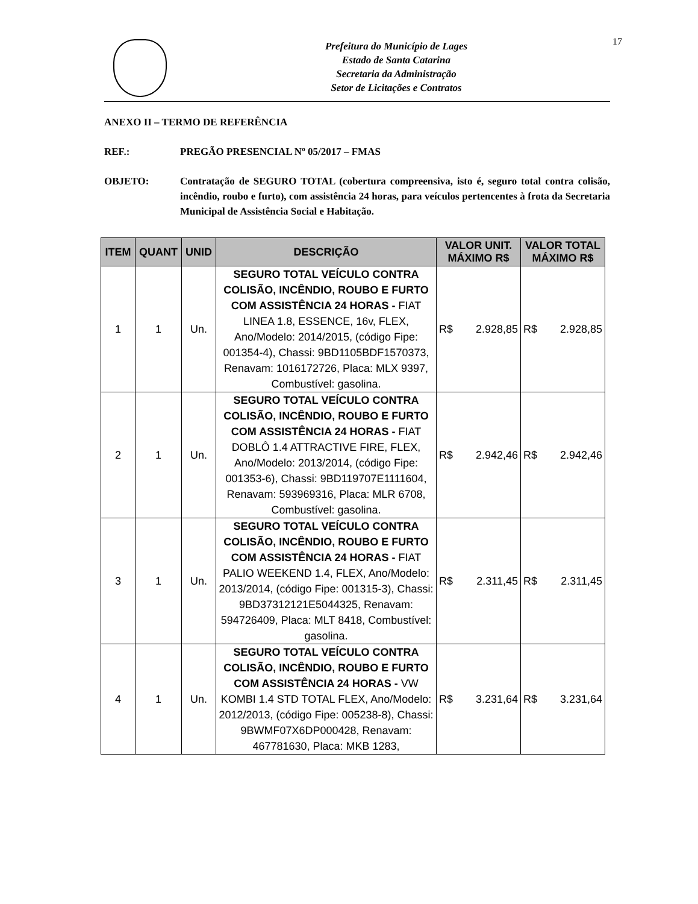Prefeitura do Município de Lages
Estado de Santa Catarina
Secretaria da Administração
Setor de Licitações e Contratos
17
ANEXO II – TERMO DE REFERÊNCIA
REF.: PREGÃO PRESENCIAL Nº 05/2017 – FMAS
OBJETO: Contratação de SEGURO TOTAL (cobertura compreensiva, isto é, seguro total contra colisão, incêndio, roubo e furto), com assistência 24 horas, para veículos pertencentes à frota da Secretaria Municipal de Assistência Social e Habitação.
| ITEM | QUANT | UNID | DESCRIÇÃO | VALOR UNIT. MÁXIMO R$ | VALOR TOTAL MÁXIMO R$ |
| --- | --- | --- | --- | --- | --- |
| 1 | 1 | Un. | SEGURO TOTAL VEÍCULO CONTRA COLISÃO, INCÊNDIO, ROUBO E FURTO COM ASSISTÊNCIA 24 HORAS - FIAT LINEA 1.8, ESSENCE, 16v, FLEX, Ano/Modelo: 2014/2015, (código Fipe: 001354-4), Chassi: 9BD1105BDF1570373, Renavam: 1016172726, Placa: MLX 9397, Combustível: gasolina. | R$ 2.928,85 | R$ 2.928,85 |
| 2 | 1 | Un. | SEGURO TOTAL VEÍCULO CONTRA COLISÃO, INCÊNDIO, ROUBO E FURTO COM ASSISTÊNCIA 24 HORAS - FIAT DOBLÔ 1.4 ATTRACTIVE FIRE, FLEX, Ano/Modelo: 2013/2014, (código Fipe: 001353-6), Chassi: 9BD119707E1111604, Renavam: 593969316, Placa: MLR 6708, Combustível: gasolina. | R$ 2.942,46 | R$ 2.942,46 |
| 3 | 1 | Un. | SEGURO TOTAL VEÍCULO CONTRA COLISÃO, INCÊNDIO, ROUBO E FURTO COM ASSISTÊNCIA 24 HORAS - FIAT PALIO WEEKEND 1.4, FLEX, Ano/Modelo: 2013/2014, (código Fipe: 001315-3), Chassi: 9BD37312121E5044325, Renavam: 594726409, Placa: MLT 8418, Combustível: gasolina. | R$ 2.311,45 | R$ 2.311,45 |
| 4 | 1 | Un. | SEGURO TOTAL VEÍCULO CONTRA COLISÃO, INCÊNDIO, ROUBO E FURTO COM ASSISTÊNCIA 24 HORAS - VW KOMBI 1.4 STD TOTAL FLEX, Ano/Modelo: 2012/2013, (código Fipe: 005238-8), Chassi: 9BWMF07X6DP000428, Renavam: 467781630, Placa: MKB 1283, | R$ 3.231,64 | R$ 3.231,64 |